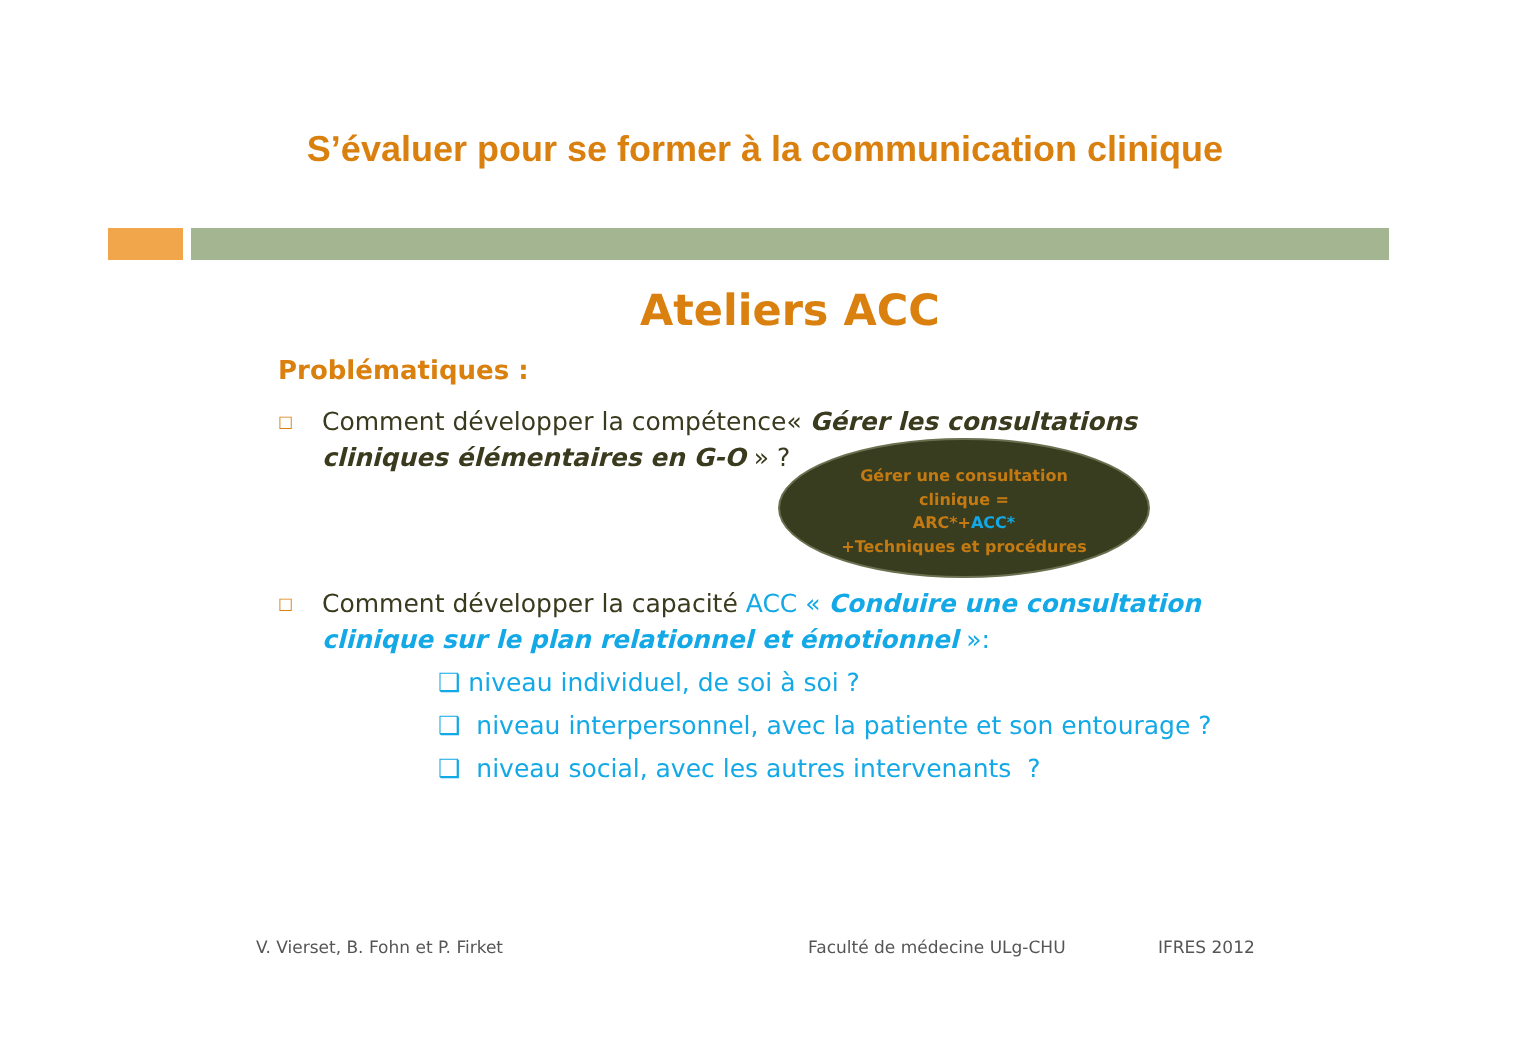S’évaluer pour se former à la communication clinique
Ateliers ACC
Problématiques :
□
Comment développer la compétence« Gérer les consultations cliniques élémentaires en G-O » ?
Gérer une consultation
clinique =
ARC*+ACC*
+Techniques et procédures
□
Comment développer la capacité ACC « Conduire une consultation clinique sur le plan relationnel et émotionnel »:
❑ niveau individuel, de soi à soi ?
❑ niveau interpersonnel, avec la patiente et son entourage ?
❑ niveau social, avec les autres intervenants ?
V. Vierset, B. Fohn et P. Firket
Faculté de médecine ULg-CHU IFRES 2012